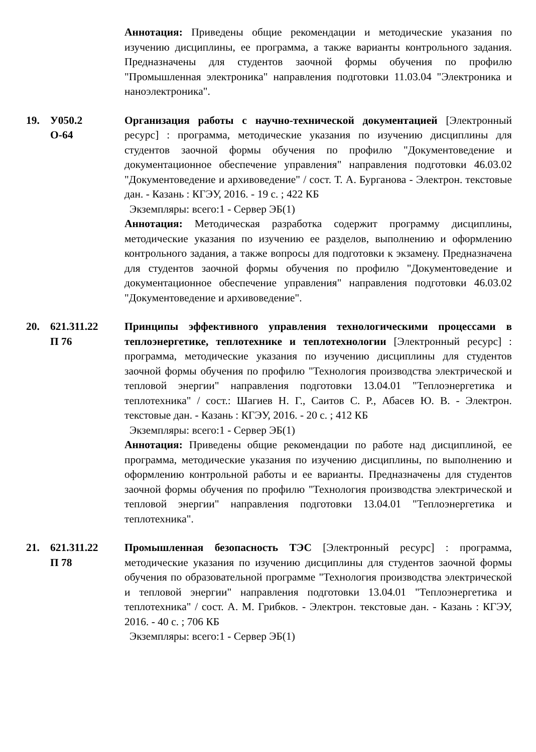Аннотация: Приведены общие рекомендации и методические указания по изучению дисциплины, ее программа, а также варианты контрольного задания. Предназначены для студентов заочной формы обучения по профилю "Промышленная электроника" направления подготовки 11.03.04 "Электроника и наноэлектроника".
19. У050.2
О-64
Организация работы с научно-технической документацией [Электронный ресурс] : программа, методические указания по изучению дисциплины для студентов заочной формы обучения по профилю "Документоведение и документационное обеспечение управления" направления подготовки 46.03.02 "Документоведение и архивоведение" / сост. Т. А. Бурганова - Электрон. текстовые дан. - Казань : КГЭУ, 2016. - 19 с. ; 422 КБ
Экземпляры: всего:1 - Сервер ЭБ(1)
Аннотация: Методическая разработка содержит программу дисциплины, методические указания по изучению ее разделов, выполнению и оформлению контрольного задания, а также вопросы для подготовки к экзамену. Предназначена для студентов заочной формы обучения по профилю "Документоведение и документационное обеспечение управления" направления подготовки 46.03.02 "Документоведение и архивоведение".
20. 621.311.22
П 76
Принципы эффективного управления технологическими процессами в теплоэнергетике, теплотехнике и теплотехнологии [Электронный ресурс] : программа, методические указания по изучению дисциплины для студентов заочной формы обучения по профилю "Технология производства электрической и тепловой энергии" направления подготовки 13.04.01 "Теплоэнергетика и теплотехника" / сост.: Шагиев Н. Г., Саитов С. Р., Абасев Ю. В. - Электрон. текстовые дан. - Казань : КГЭУ, 2016. - 20 с. ; 412 КБ
Экземпляры: всего:1 - Сервер ЭБ(1)
Аннотация: Приведены общие рекомендации по работе над дисциплиной, ее программа, методические указания по изучению дисциплины, по выполнению и оформлению контрольной работы и ее варианты. Предназначены для студентов заочной формы обучения по профилю "Технология производства электрической и тепловой энергии" направления подготовки 13.04.01 "Теплоэнергетика и теплотехника".
21. 621.311.22
П 78
Промышленная безопасность ТЭС [Электронный ресурс] : программа, методические указания по изучению дисциплины для студентов заочной формы обучения по образовательной программе "Технология производства электрической и тепловой энергии" направления подготовки 13.04.01 "Теплоэнергетика и теплотехника" / сост. А. М. Грибков. - Электрон. текстовые дан. - Казань : КГЭУ, 2016. - 40 с. ; 706 КБ
Экземпляры: всего:1 - Сервер ЭБ(1)